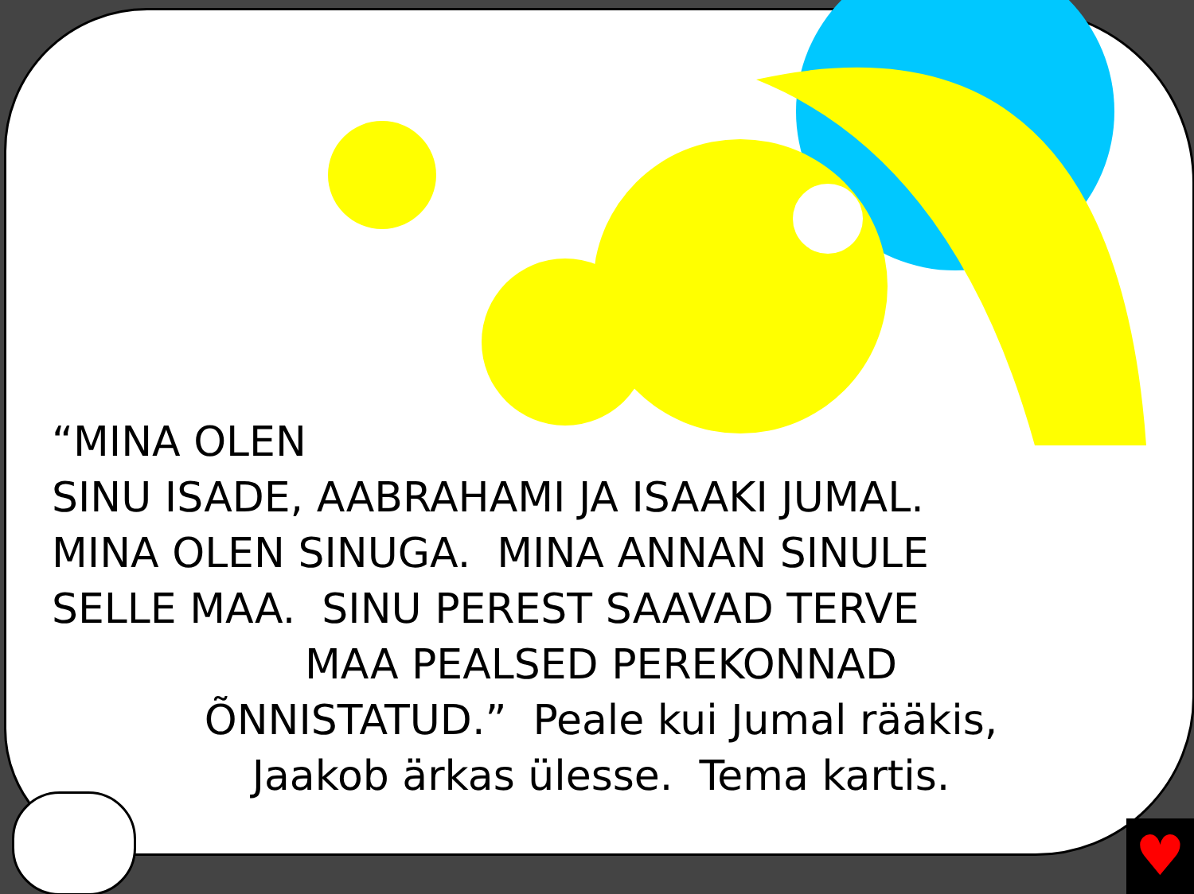“MINA OLEN
SINU ISADE, AABRAHAMI JA ISAAKI JUMAL.
MINA OLEN SINUGA. MINA ANNAN SINULE
SELLE MAA. SINU PEREST SAAVAD TERVE
MAA PEALSED PEREKONNAD
ÕNNISTATUD.” Peale kui Jumal rääkis,
Jaakob ärkas ülesse. Tema kartis.
♥